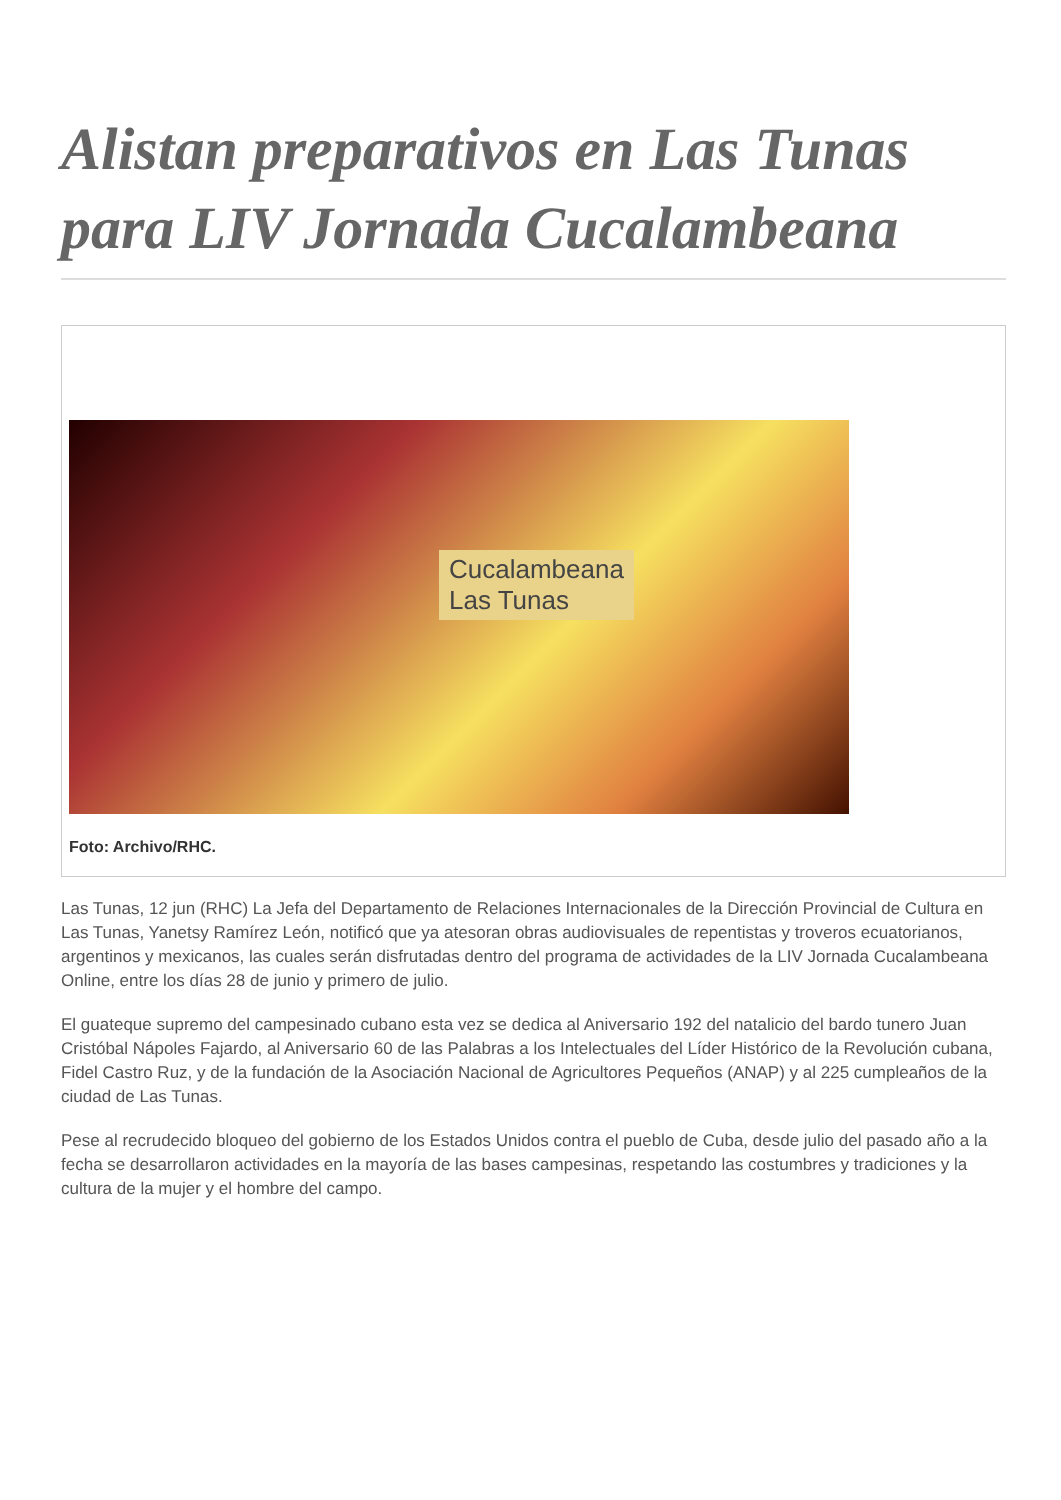Alistan preparativos en Las Tunas para LIV Jornada Cucalambeana
Cucalambeana
Las Tunas
Foto: Archivo/RHC.
Las Tunas, 12 jun (RHC) La Jefa del Departamento de Relaciones Internacionales de la Dirección Provincial de Cultura en Las Tunas, Yanetsy Ramírez León, notificó que ya atesoran obras audiovisuales de repentistas y troveros ecuatorianos, argentinos y mexicanos, las cuales serán disfrutadas dentro del programa de actividades de la LIV Jornada Cucalambeana Online, entre los días 28 de junio y primero de julio.
El guateque supremo del campesinado cubano esta vez se dedica al Aniversario 192 del natalicio del bardo tunero Juan Cristóbal Nápoles Fajardo, al Aniversario 60 de las Palabras a los Intelectuales del Líder Histórico de la Revolución cubana, Fidel Castro Ruz, y de la fundación de la Asociación Nacional de Agricultores Pequeños (ANAP) y al 225 cumpleaños de la ciudad de Las Tunas.
Pese al recrudecido bloqueo del gobierno de los Estados Unidos contra el pueblo de Cuba, desde julio del pasado año a la fecha se desarrollaron actividades en la mayoría de las bases campesinas, respetando las costumbres y tradiciones y la cultura de la mujer y el hombre del campo.